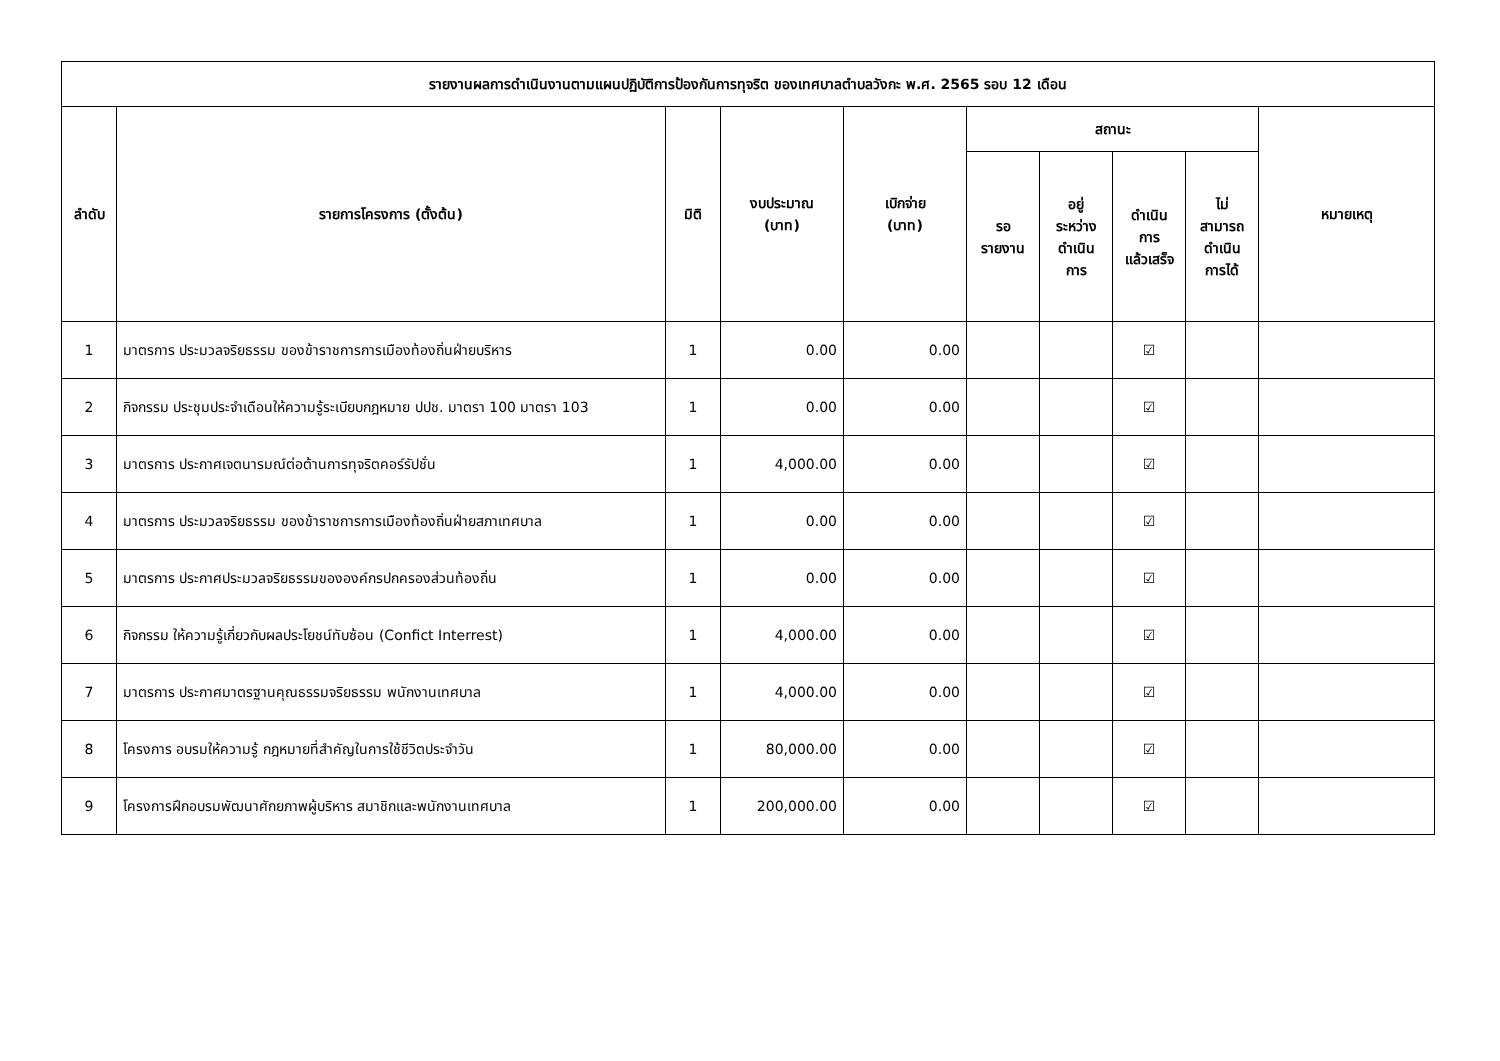| รายงานผลการดำเนินงานตามแผนปฏิบัติการป้องกันการทุจริต ของเทศบาลตำบลวังกะ พ.ศ. 2565 รอบ 12 เดือน | | | | | | | | | |
| --- | --- | --- | --- | --- | --- | --- | --- | --- | --- |
| ลำดับ | รายการโครงการ (ตั้งต้น) | มิติ | งบประมาณ (บาท) | เบิกจ่าย (บาท) | สถานะ | | | | หมายเหตุ |
| | | | | | รอ รายงาน | อยู่ ระหว่าง ดำเนิน การ | ดำเนิน การ แล้วเสร็จ | ไม่ สามารถ ดำเนิน การได้ | |
| 1 | มาตรการ ประมวลจริยธรรม ของข้าราชการการเมืองท้องถิ่นฝ่ายบริหาร | 1 | 0.00 | 0.00 | | | ☑ | | |
| 2 | กิจกรรม ประชุมประจำเดือนให้ความรู้ระเบียบกฎหมาย ปปช. มาตรา 100 มาตรา 103 | 1 | 0.00 | 0.00 | | | ☑ | | |
| 3 | มาตรการ ประกาศเจตนารมณ์ต่อต้านการทุจริตคอร์รัปชั่น | 1 | 4,000.00 | 0.00 | | | ☑ | | |
| 4 | มาตรการ ประมวลจริยธรรม ของข้าราชการการเมืองท้องถิ่นฝ่ายสภาเทศบาล | 1 | 0.00 | 0.00 | | | ☑ | | |
| 5 | มาตรการ ประกาศประมวลจริยธรรมขององค์กรปกครองส่วนท้องถิ่น | 1 | 0.00 | 0.00 | | | ☑ | | |
| 6 | กิจกรรม ให้ความรู้เกี่ยวกับผลประโยชน์ทับซ้อน (Confict Interrest) | 1 | 4,000.00 | 0.00 | | | ☑ | | |
| 7 | มาตรการ ประกาศมาตรฐานคุณธรรมจริยธรรม พนักงานเทศบาล | 1 | 4,000.00 | 0.00 | | | ☑ | | |
| 8 | โครงการ อบรมให้ความรู้ กฎหมายที่สำคัญในการใช้ชีวิตประจำวัน | 1 | 80,000.00 | 0.00 | | | ☑ | | |
| 9 | โครงการฝึกอบรมพัฒนาศักยภาพผู้บริหาร สมาชิกและพนักงานเทศบาล | 1 | 200,000.00 | 0.00 | | | ☑ | | |